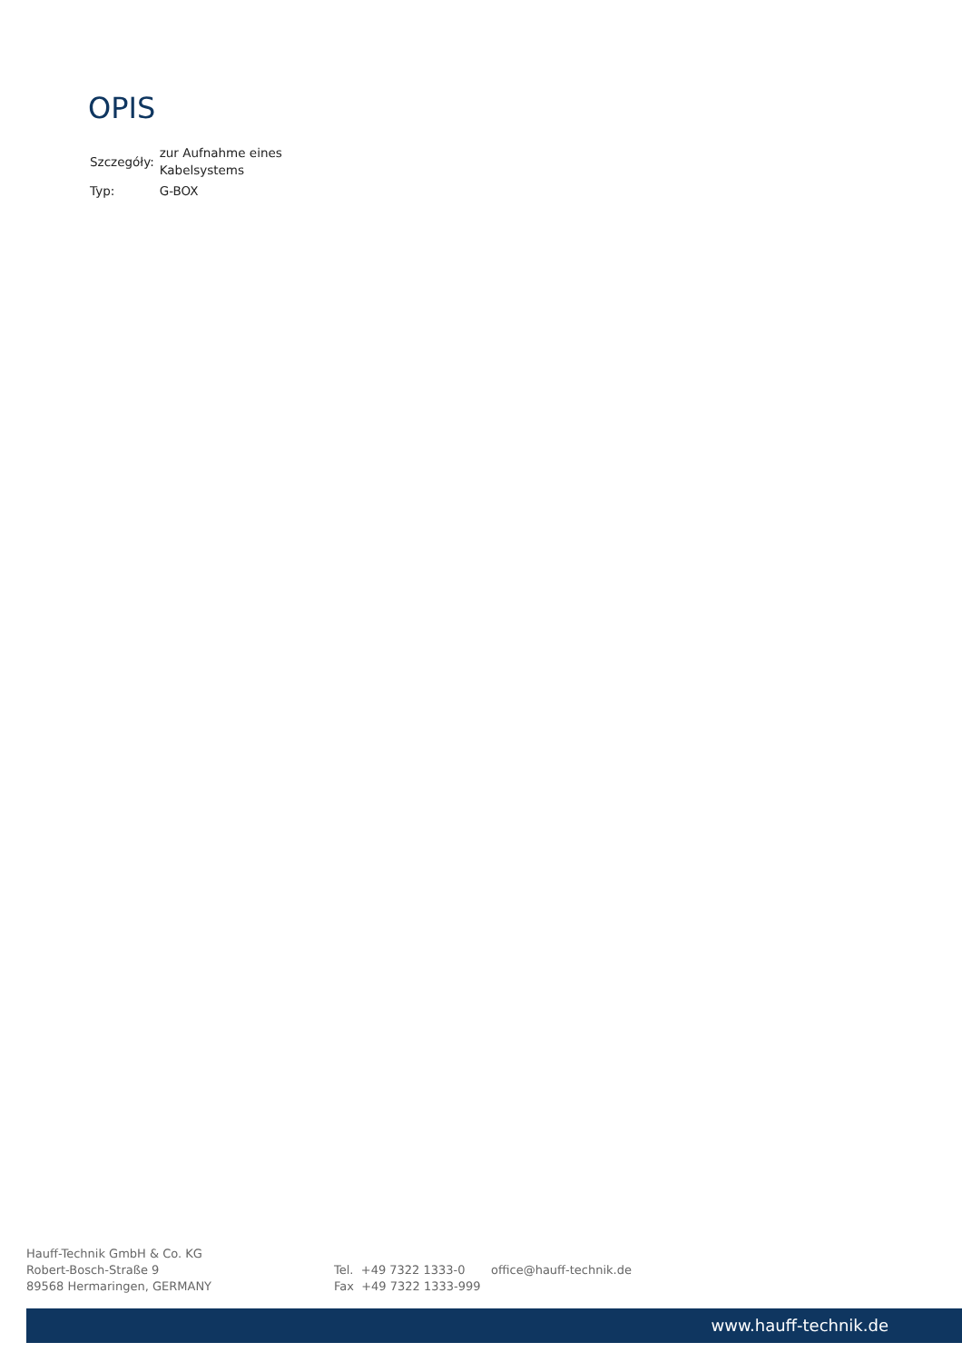OPIS
| Szczegóły: | zur Aufnahme eines Kabelsystems |
| Typ: | G-BOX |
Hauff-Technik GmbH & Co. KG
Robert-Bosch-Straße 9
89568 Hermaringen, GERMANY
Tel. +49 7322 1333-0
Fax +49 7322 1333-999
office@hauff-technik.de
www.hauff-technik.de